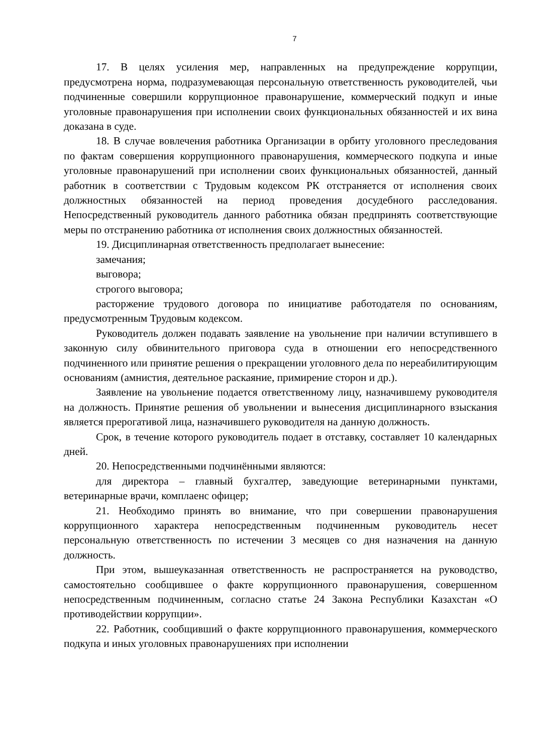7
17. В целях усиления мер, направленных на предупреждение коррупции, предусмотрена норма, подразумевающая персональную ответственность руководителей, чьи подчиненные совершили коррупционное правонарушение, коммерческий подкуп и иные уголовные правонарушения при исполнении своих функциональных обязанностей и их вина доказана в суде.
18. В случае вовлечения работника Организации в орбиту уголовного преследования по фактам совершения коррупционного правонарушения, коммерческого подкупа и иные уголовные правонарушений при исполнении своих функциональных обязанностей, данный работник в соответствии с Трудовым кодексом РК отстраняется от исполнения своих должностных обязанностей на период проведения досудебного расследования. Непосредственный руководитель данного работника обязан предпринять соответствующие меры по отстранению работника от исполнения своих должностных обязанностей.
19. Дисциплинарная ответственность предполагает вынесение:
замечания;
выговора;
строгого выговора;
расторжение трудового договора по инициативе работодателя по основаниям, предусмотренным Трудовым кодексом.
Руководитель должен подавать заявление на увольнение при наличии вступившего в законную силу обвинительного приговора суда в отношении его непосредственного подчиненного или принятие решения о прекращении уголовного дела по нереабилитирующим основаниям (амнистия, деятельное раскаяние, примирение сторон и др.).
Заявление на увольнение подается ответственному лицу, назначившему руководителя на должность. Принятие решения об увольнении и вынесения дисциплинарного взыскания является прерогативой лица, назначившего руководителя на данную должность.
Срок, в течение которого руководитель подает в отставку, составляет 10 календарных дней.
20. Непосредственными подчинёнными являются:
для директора – главный бухгалтер, заведующие ветеринарными пунктами, ветеринарные врачи, комплаенс офицер;
21. Необходимо принять во внимание, что при совершении правонарушения коррупционного характера непосредственным подчиненным руководитель несет персональную ответственность по истечении 3 месяцев со дня назначения на данную должность.
При этом, вышеуказанная ответственность не распространяется на руководство, самостоятельно сообщившее о факте коррупционного правонарушения, совершенном непосредственным подчиненным, согласно статье 24 Закона Республики Казахстан «О противодействии коррупции».
22. Работник, сообщивший о факте коррупционного правонарушения, коммерческого подкупа и иных уголовных правонарушениях при исполнении